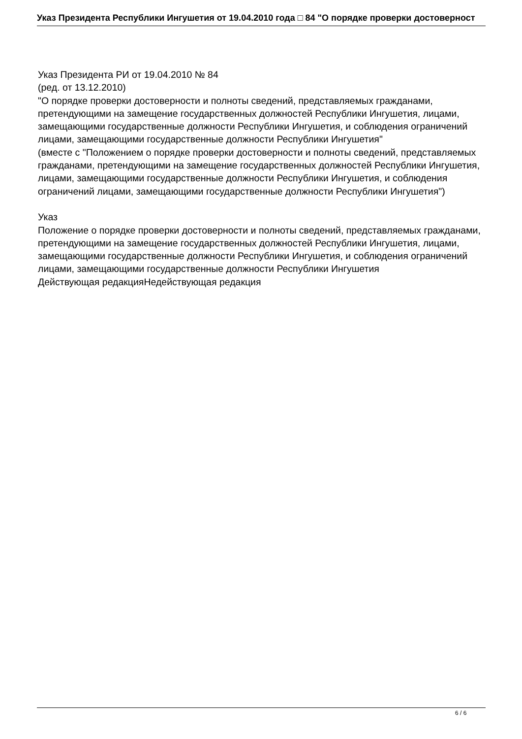Указ Президента Республики Ингушетия от 19.04.2010 года □ 84 "О порядке проверки достоверност
Указ Президента РИ от 19.04.2010 № 84
(ред. от 13.12.2010)
"О порядке проверки достоверности и полноты сведений, представляемых гражданами, претендующими на замещение государственных должностей Республики Ингушетия, лицами, замещающими государственные должности Республики Ингушетия, и соблюдения ограничений лицами, замещающими государственные должности Республики Ингушетия"
(вместе с "Положением о порядке проверки достоверности и полноты сведений, представляемых гражданами, претендующими на замещение государственных должностей Республики Ингушетия, лицами, замещающими государственные должности Республики Ингушетия, и соблюдения ограничений лицами, замещающими государственные должности Республики Ингушетия")
Указ
Положение о порядке проверки достоверности и полноты сведений, представляемых гражданами, претендующими на замещение государственных должностей Республики Ингушетия, лицами, замещающими государственные должности Республики Ингушетия, и соблюдения ограничений лицами, замещающими государственные должности Республики Ингушетия
Действующая редакцияНедействующая редакция
6 / 6